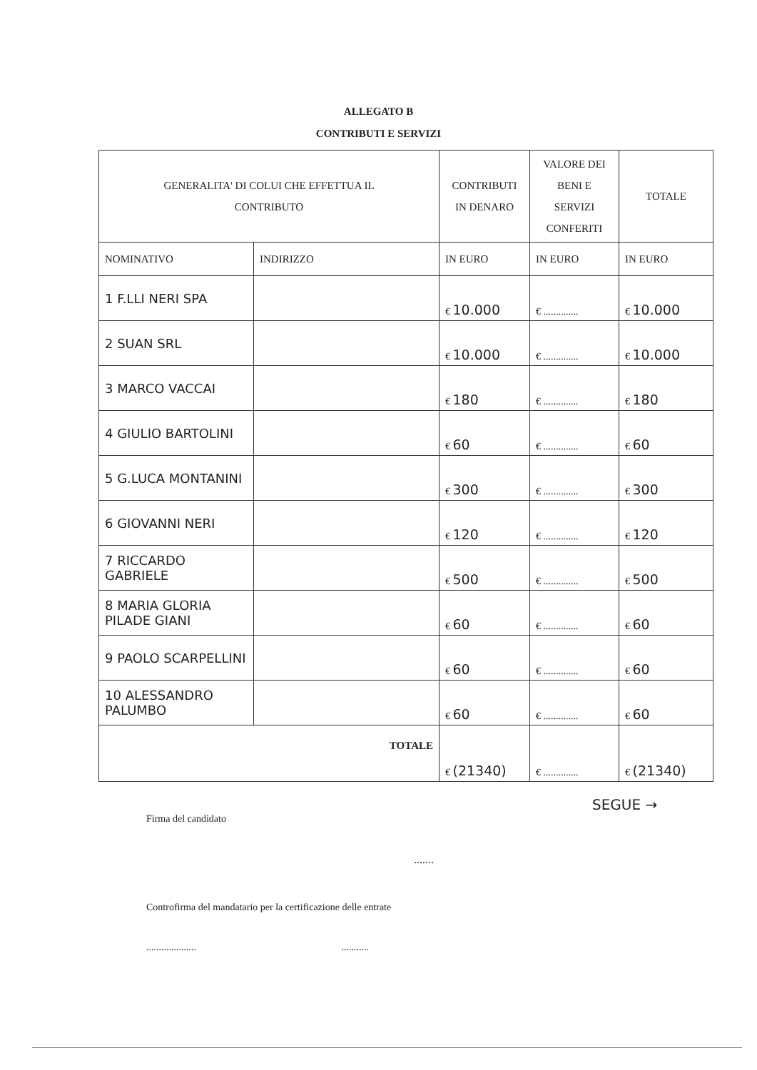ALLEGATO B
CONTRIBUTI E SERVIZI
| GENERALITA' DI COLUI CHE EFFETTUA IL CONTRIBUTO | | CONTRIBUTI IN DENARO | VALORE DEI BENI E SERVIZI CONFERITI | TOTALE |
| --- | --- | --- | --- | --- |
| NOMINATIVO | INDIRIZZO | IN EURO | IN EURO | IN EURO |
| 1 F.LLI NERI SPA | | € 10.000 | € .............. | € 10.000 |
| 2 SUAN SRL | | € 10.000 | € .............. | € 10.000 |
| 3 MARCO VACCAI | | € 180 | € .............. | € 180 |
| 4 GIULIO BARTOLINI | | € 60 | € .............. | € 60 |
| 5 G.LUCA MONTANINI | | € 300 | € .............. | € 300 |
| 6 GIOVANNI NERI | | € 120 | € .............. | € 120 |
| 7 RICCARDO GABRIELE | | € 500 | € .............. | € 500 |
| 8 MARIA GLORIA PILADE GIANI | | € 60 | € .............. | € 60 |
| 9 PAOLO SCARPELLINI | | € 60 | € .............. | € 60 |
| 10 ALESSANDRO PALUMBO | | € 60 | € .............. | € 60 |
| TOTALE | | € (21340) | € .............. | € (21340) |
SEGUE →
Firma del candidato
.......
Controfirma del mandatario per la certificazione delle entrate
.................... ...........